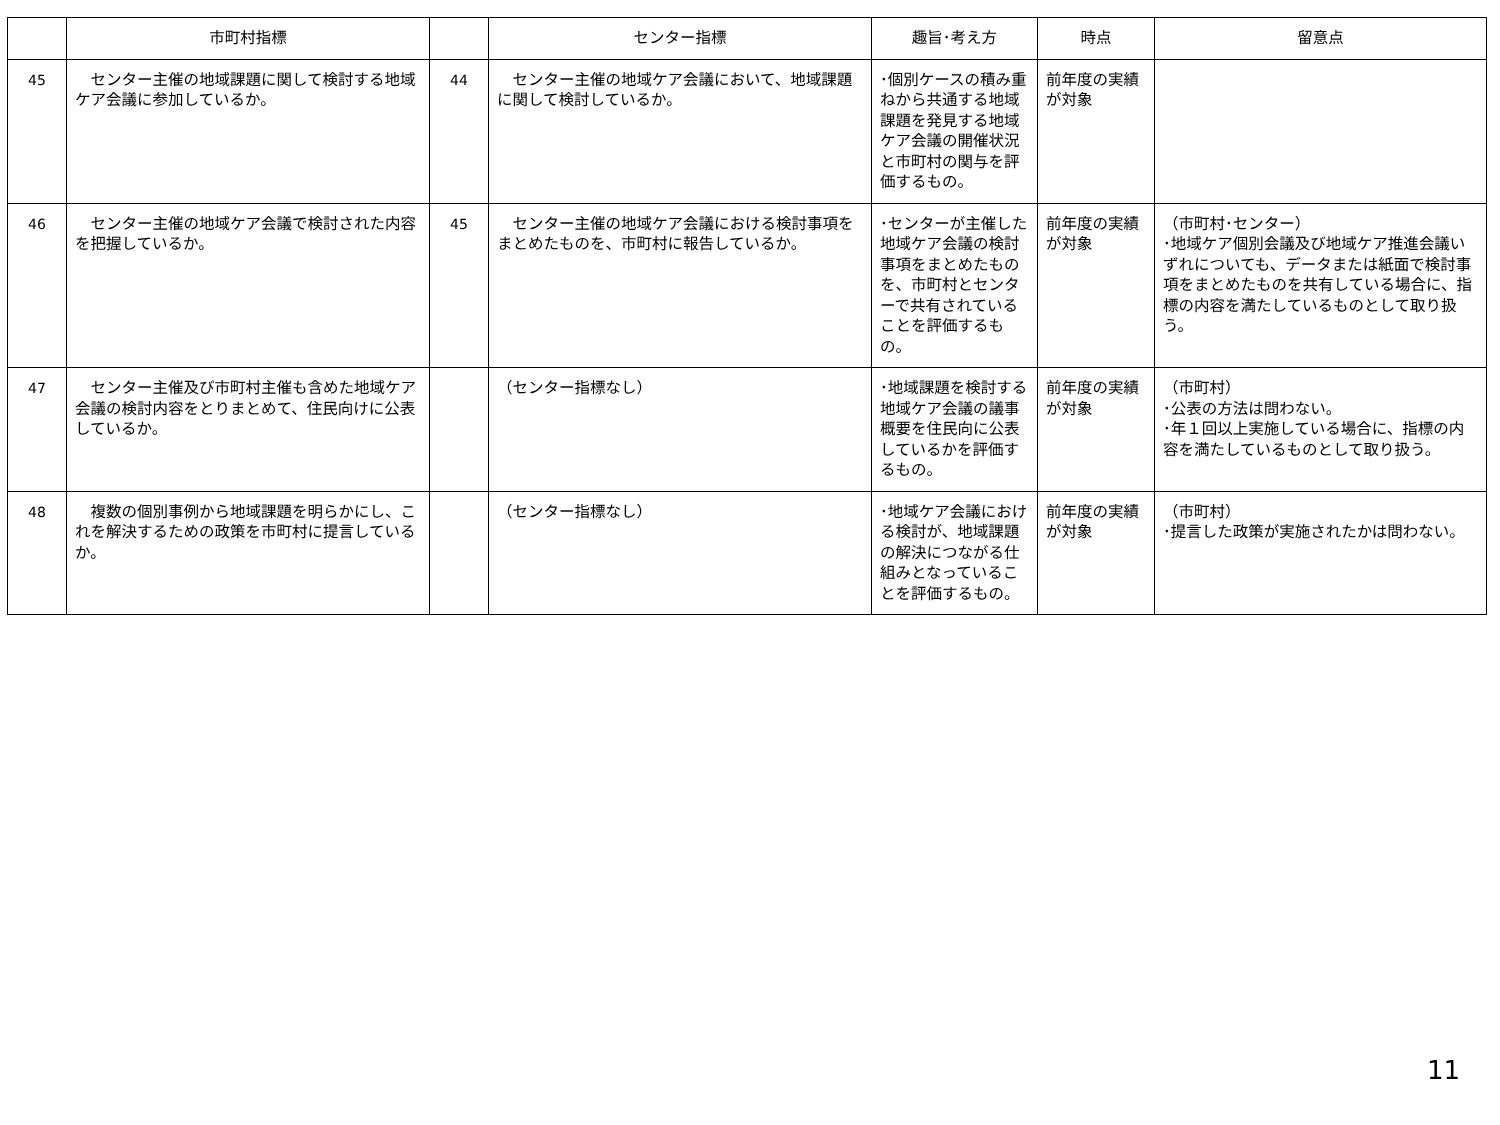| | 市町村指標 | | センター指標 | 趣旨･考え方 | 時点 | 留意点 |
| --- | --- | --- | --- | --- | --- | --- |
| 45 | センター主催の地域課題に関して検討する地域ケア会議に参加しているか。 | 44 | センター主催の地域ケア会議において、地域課題に関して検討しているか。 | ･個別ケースの積み重ねから共通する地域課題を発見する地域ケア会議の開催状況と市町村の関与を評価するもの。 | 前年度の実績が対象 | |
| 46 | センター主催の地域ケア会議で検討された内容を把握しているか。 | 45 | センター主催の地域ケア会議における検討事項をまとめたものを、市町村に報告しているか。 | ･センターが主催した地域ケア会議の検討事項をまとめたものを、市町村とセンターで共有されていることを評価するもの。 | 前年度の実績が対象 | （市町村･センター） ･地域ケア個別会議及び地域ケア推進会議いずれについても、データまたは紙面で検討事項をまとめたものを共有している場合に、指標の内容を満たしているものとして取り扱う。 |
| 47 | センター主催及び市町村主催も含めた地域ケア会議の検討内容をとりまとめて、住民向けに公表しているか。 | | （センター指標なし） | ･地域課題を検討する地域ケア会議の議事概要を住民向に公表しているかを評価するもの。 | 前年度の実績が対象 | （市町村） ･公表の方法は問わない。 ･年１回以上実施している場合に、指標の内容を満たしているものとして取り扱う。 |
| 48 | 複数の個別事例から地域課題を明らかにし、これを解決するための政策を市町村に提言しているか。 | | （センター指標なし） | ･地域ケア会議における検討が、地域課題の解決につながる仕組みとなっていることを評価するもの。 | 前年度の実績が対象 | （市町村） ･提言した政策が実施されたかは問わない。 |
11